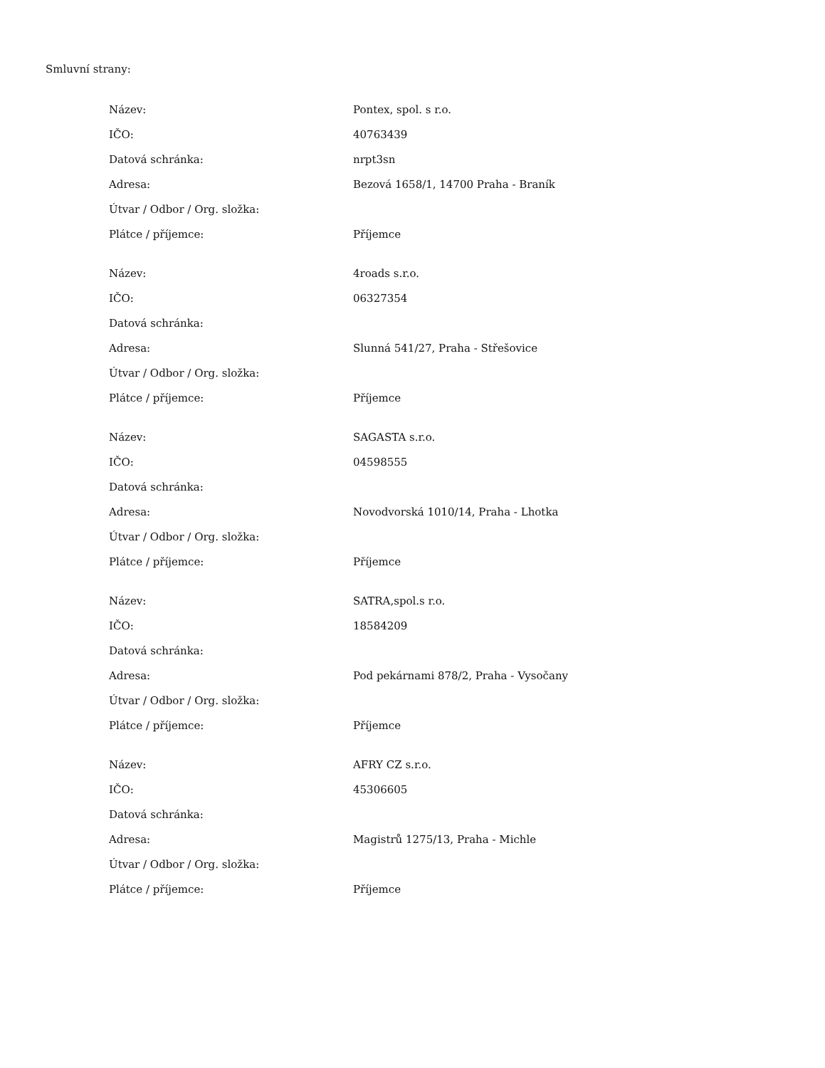Smluvní strany:
| Název: | Pontex, spol. s r.o. |
| IČO: | 40763439 |
| Datová schránka: | nrpt3sn |
| Adresa: | Bezová 1658/1, 14700 Praha - Braník |
| Útvar / Odbor / Org. složka: | |
| Plátce / příjemce: | Příjemce |
| Název: | 4roads s.r.o. |
| IČO: | 06327354 |
| Datová schránka: | |
| Adresa: | Slunná 541/27, Praha - Střešovice |
| Útvar / Odbor / Org. složka: | |
| Plátce / příjemce: | Příjemce |
| Název: | SAGASTA s.r.o. |
| IČO: | 04598555 |
| Datová schránka: | |
| Adresa: | Novodvorská 1010/14, Praha - Lhotka |
| Útvar / Odbor / Org. složka: | |
| Plátce / příjemce: | Příjemce |
| Název: | SATRA,spol.s r.o. |
| IČO: | 18584209 |
| Datová schránka: | |
| Adresa: | Pod pekárnami 878/2, Praha - Vysočany |
| Útvar / Odbor / Org. složka: | |
| Plátce / příjemce: | Příjemce |
| Název: | AFRY CZ s.r.o. |
| IČO: | 45306605 |
| Datová schránka: | |
| Adresa: | Magistrů 1275/13, Praha - Michle |
| Útvar / Odbor / Org. složka: | |
| Plátce / příjemce: | Příjemce |